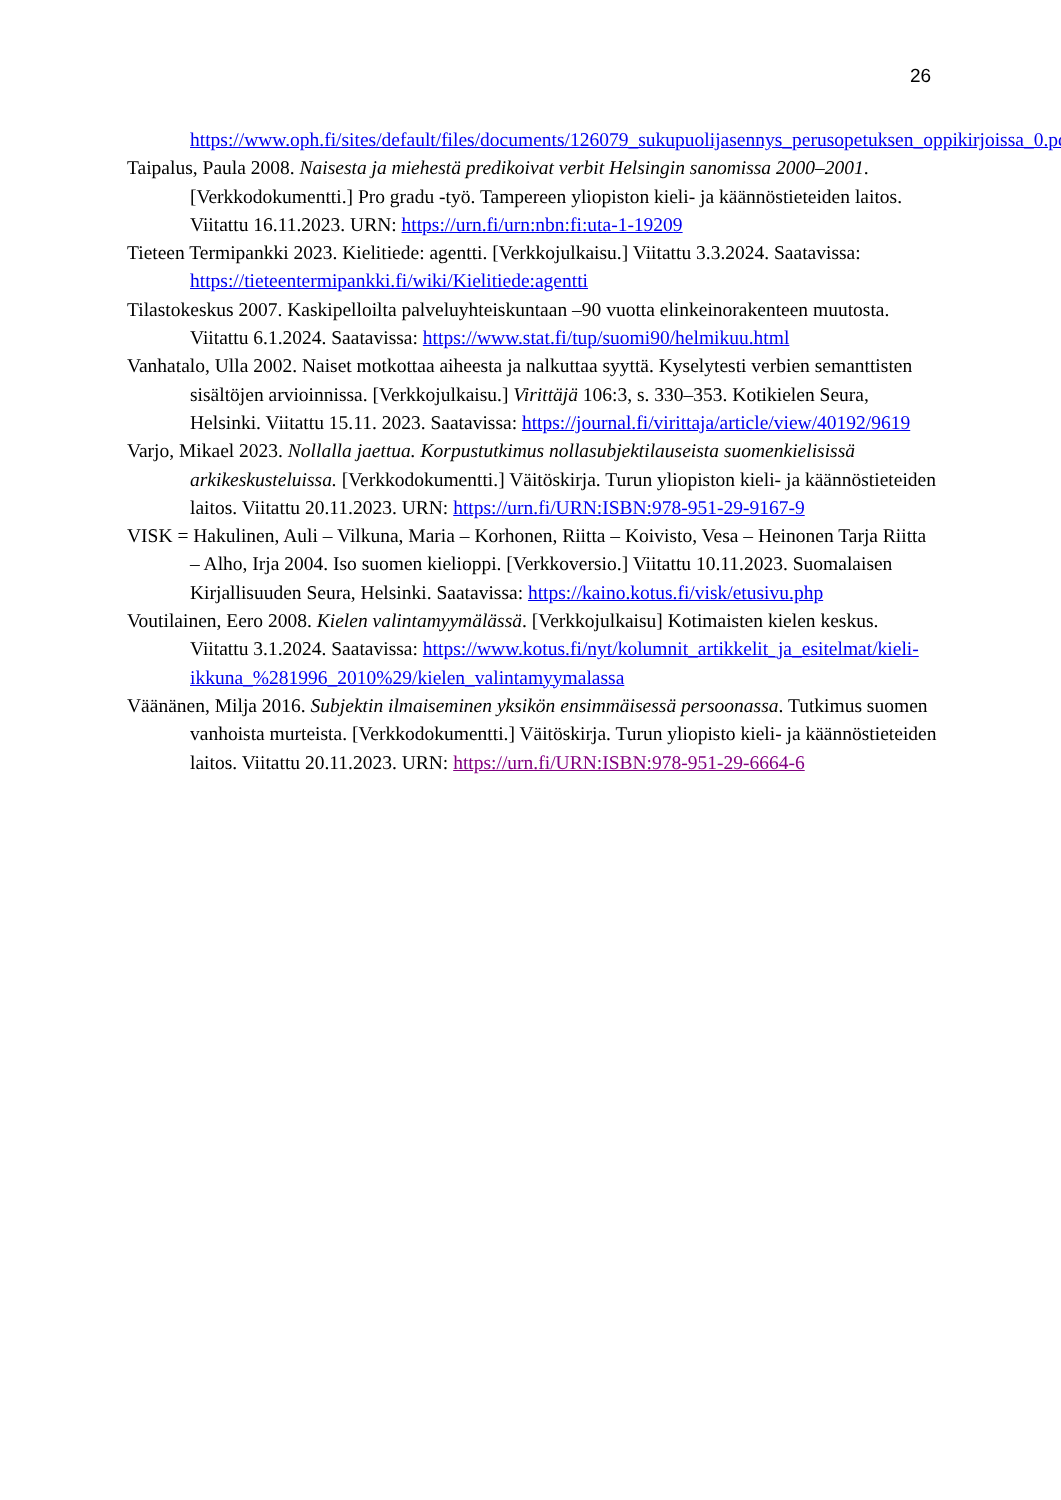26
https://www.oph.fi/sites/default/files/documents/126079_sukupuolijasennys_perusopetuksen_oppikirjoissa_0.pdf
Taipalus, Paula 2008. Naisesta ja miehestä predikoivat verbit Helsingin sanomissa 2000–2001. [Verkkodokumentti.] Pro gradu -työ. Tampereen yliopiston kieli- ja käännöstieteiden laitos. Viitattu 16.11.2023. URN: https://urn.fi/urn:nbn:fi:uta-1-19209
Tieteen Termipankki 2023. Kielitiede: agentti. [Verkkojulkaisu.] Viitattu 3.3.2024. Saatavissa: https://tieteentermipankki.fi/wiki/Kielitiede:agentti
Tilastokeskus 2007. Kaskipelloilta palveluyhteiskuntaan –90 vuotta elinkeinorakenteen muutosta. Viitattu 6.1.2024. Saatavissa: https://www.stat.fi/tup/suomi90/helmikuu.html
Vanhatalo, Ulla 2002. Naiset motkottaa aiheesta ja nalkuttaa syyttä. Kyselytesti verbien semanttisten sisältöjen arvioinnissa. [Verkkojulkaisu.] Virittäjä 106:3, s. 330–353. Kotikielen Seura, Helsinki. Viitattu 15.11. 2023. Saatavissa: https://journal.fi/virittaja/article/view/40192/9619
Varjo, Mikael 2023. Nollalla jaettua. Korpustutkimus nollasubjektilauseista suomenkielisissä arkikeskusteluissa. [Verkkodokumentti.] Väitöskirja. Turun yliopiston kieli- ja käännöstieteiden laitos. Viitattu 20.11.2023. URN: https://urn.fi/URN:ISBN:978-951-29-9167-9
VISK = Hakulinen, Auli – Vilkuna, Maria – Korhonen, Riitta – Koivisto, Vesa – Heinonen Tarja Riitta – Alho, Irja 2004. Iso suomen kielioppi. [Verkkoversio.] Viitattu 10.11.2023. Suomalaisen Kirjallisuuden Seura, Helsinki. Saatavissa: https://kaino.kotus.fi/visk/etusivu.php
Voutilainen, Eero 2008. Kielen valintamyymälässä. [Verkkojulkaisu] Kotimaisten kielen keskus. Viitattu 3.1.2024. Saatavissa: https://www.kotus.fi/nyt/kolumnit_artikkelit_ja_esitelmat/kieli-ikkuna_%281996_2010%29/kielen_valintamyymalassa
Väänänen, Milja 2016. Subjektin ilmaiseminen yksikön ensimmäisessä persoonassa. Tutkimus suomen vanhoista murteista. [Verkkodokumentti.] Väitöskirja. Turun yliopisto kieli- ja käännöstieteiden laitos. Viitattu 20.11.2023. URN: https://urn.fi/URN:ISBN:978-951-29-6664-6